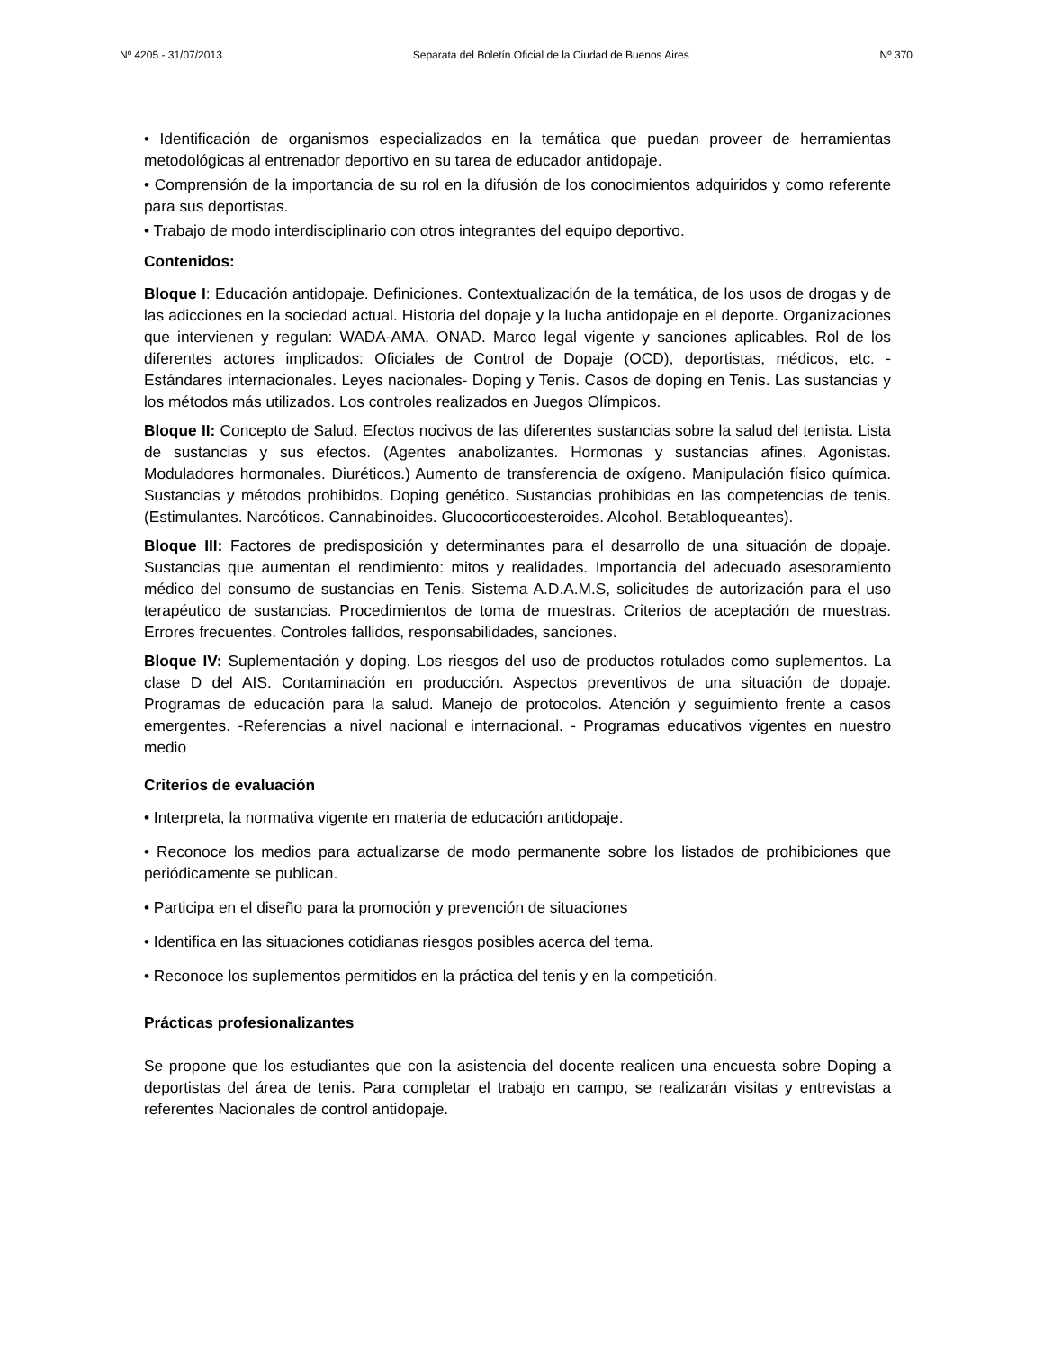Nº 4205 - 31/07/2013 Separata del Boletín Oficial de la Ciudad de Buenos Aires Nº 370
• Identificación de organismos especializados en la temática que puedan proveer de herramientas metodológicas al entrenador deportivo en su tarea de educador antidopaje.
• Comprensión de la importancia de su rol en la difusión de los conocimientos adquiridos y como referente para sus deportistas.
• Trabajo de modo interdisciplinario con otros integrantes del equipo deportivo.
Contenidos:
Bloque I: Educación antidopaje. Definiciones. Contextualización de la temática, de los usos de drogas y de las adicciones en la sociedad actual. Historia del dopaje y la lucha antidopaje en el deporte. Organizaciones que intervienen y regulan: WADA-AMA, ONAD. Marco legal vigente y sanciones aplicables. Rol de los diferentes actores implicados: Oficiales de Control de Dopaje (OCD), deportistas, médicos, etc. - Estándares internacionales. Leyes nacionales- Doping y Tenis. Casos de doping en Tenis. Las sustancias y los métodos más utilizados. Los controles realizados en Juegos Olímpicos.
Bloque II: Concepto de Salud. Efectos nocivos de las diferentes sustancias sobre la salud del tenista. Lista de sustancias y sus efectos. (Agentes anabolizantes. Hormonas y sustancias afines. Agonistas. Moduladores hormonales. Diuréticos.) Aumento de transferencia de oxígeno. Manipulación físico química. Sustancias y métodos prohibidos. Doping genético. Sustancias prohibidas en las competencias de tenis. (Estimulantes. Narcóticos. Cannabinoides. Glucocorticoesteroides. Alcohol. Betabloqueantes).
Bloque III: Factores de predisposición y determinantes para el desarrollo de una situación de dopaje. Sustancias que aumentan el rendimiento: mitos y realidades. Importancia del adecuado asesoramiento médico del consumo de sustancias en Tenis. Sistema A.D.A.M.S, solicitudes de autorización para el uso terapéutico de sustancias. Procedimientos de toma de muestras. Criterios de aceptación de muestras. Errores frecuentes. Controles fallidos, responsabilidades, sanciones.
Bloque IV: Suplementación y doping. Los riesgos del uso de productos rotulados como suplementos. La clase D del AIS. Contaminación en producción. Aspectos preventivos de una situación de dopaje. Programas de educación para la salud. Manejo de protocolos. Atención y seguimiento frente a casos emergentes. -Referencias a nivel nacional e internacional. - Programas educativos vigentes en nuestro medio
Criterios de evaluación
• Interpreta, la normativa vigente en materia de educación antidopaje.
• Reconoce los medios para actualizarse de modo permanente sobre los listados de prohibiciones que periódicamente se publican.
• Participa en el diseño para la promoción y prevención de situaciones
• Identifica en las situaciones cotidianas riesgos posibles acerca del tema.
• Reconoce los suplementos permitidos en la práctica del tenis y en la competición.
Prácticas profesionalizantes
Se propone que los estudiantes que con la asistencia del docente realicen una encuesta sobre Doping a deportistas del área de tenis. Para completar el trabajo en campo, se realizarán visitas y entrevistas a referentes Nacionales de control antidopaje.